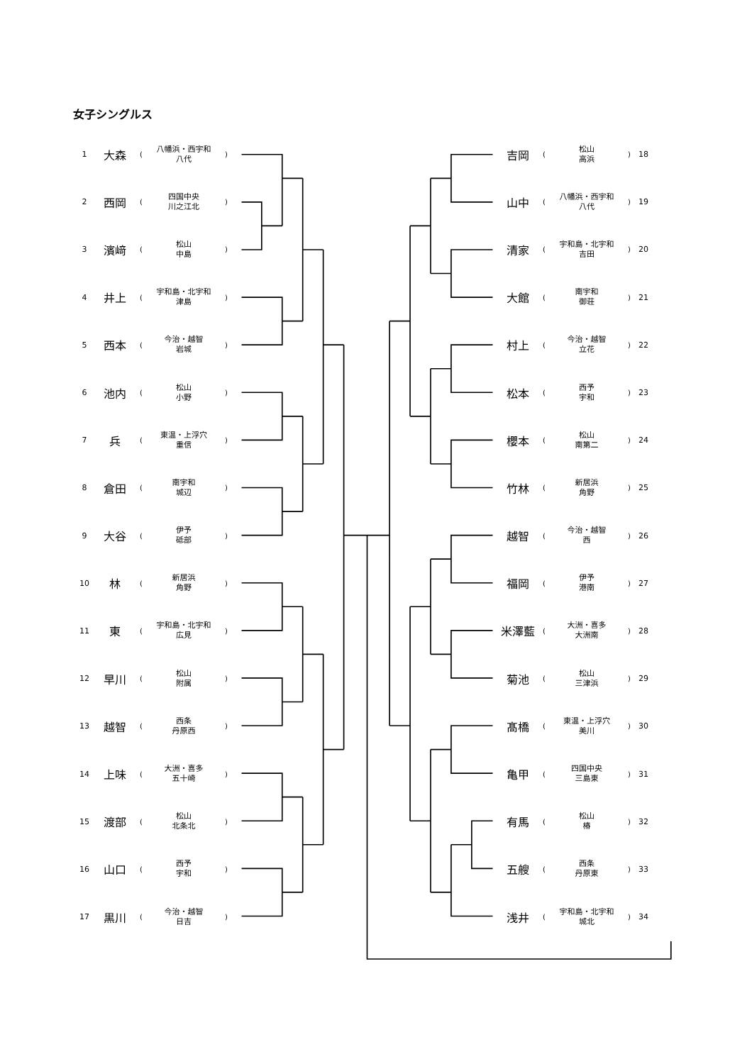女子シングルス
1 大森 (八幡浜・西宇和
八代)
2 西岡 (四国中央
川之江北)
3 濱﨑 (松山
中島)
4 井上 (宇和島・北宇和
津島)
5 西本 (今治・越智
岩城)
6 池内 (松山
小野)
7 兵 (東温・上浮穴
重信)
8 倉田 (南宇和
城辺)
9 大谷 (伊予
砥部)
10 林 (新居浜
角野)
11 東 (宇和島・北宇和
広見)
12 早川 (松山
附属)
13 越智 (西条
丹原西)
14 上味 (大洲・喜多
五十崎)
15 渡部 (松山
北条北)
16 山口 (西予
宇和)
17 黒川 (今治・越智
日吉)
吉岡 (松山
高浜) 18
山中 (八幡浜・西宇和
八代) 19
清家 (宇和島・北宇和
吉田) 20
大館 (南宇和
御荘) 21
村上 (今治・越智
立花) 22
松本 (西予
宇和) 23
櫻本 (松山
南第二) 24
竹林 (新居浜
角野) 25
越智 (今治・越智
西) 26
福岡 (伊予
港南) 27
米澤藍 (大洲・喜多
大洲南) 28
菊池 (松山
三津浜) 29
髙橋 (東温・上浮穴
美川) 30
亀甲 (四国中央
三島東) 31
有馬 (松山
椿) 32
五艘 (西条
丹原東) 33
浅井 (宇和島・北宇和
城北) 34